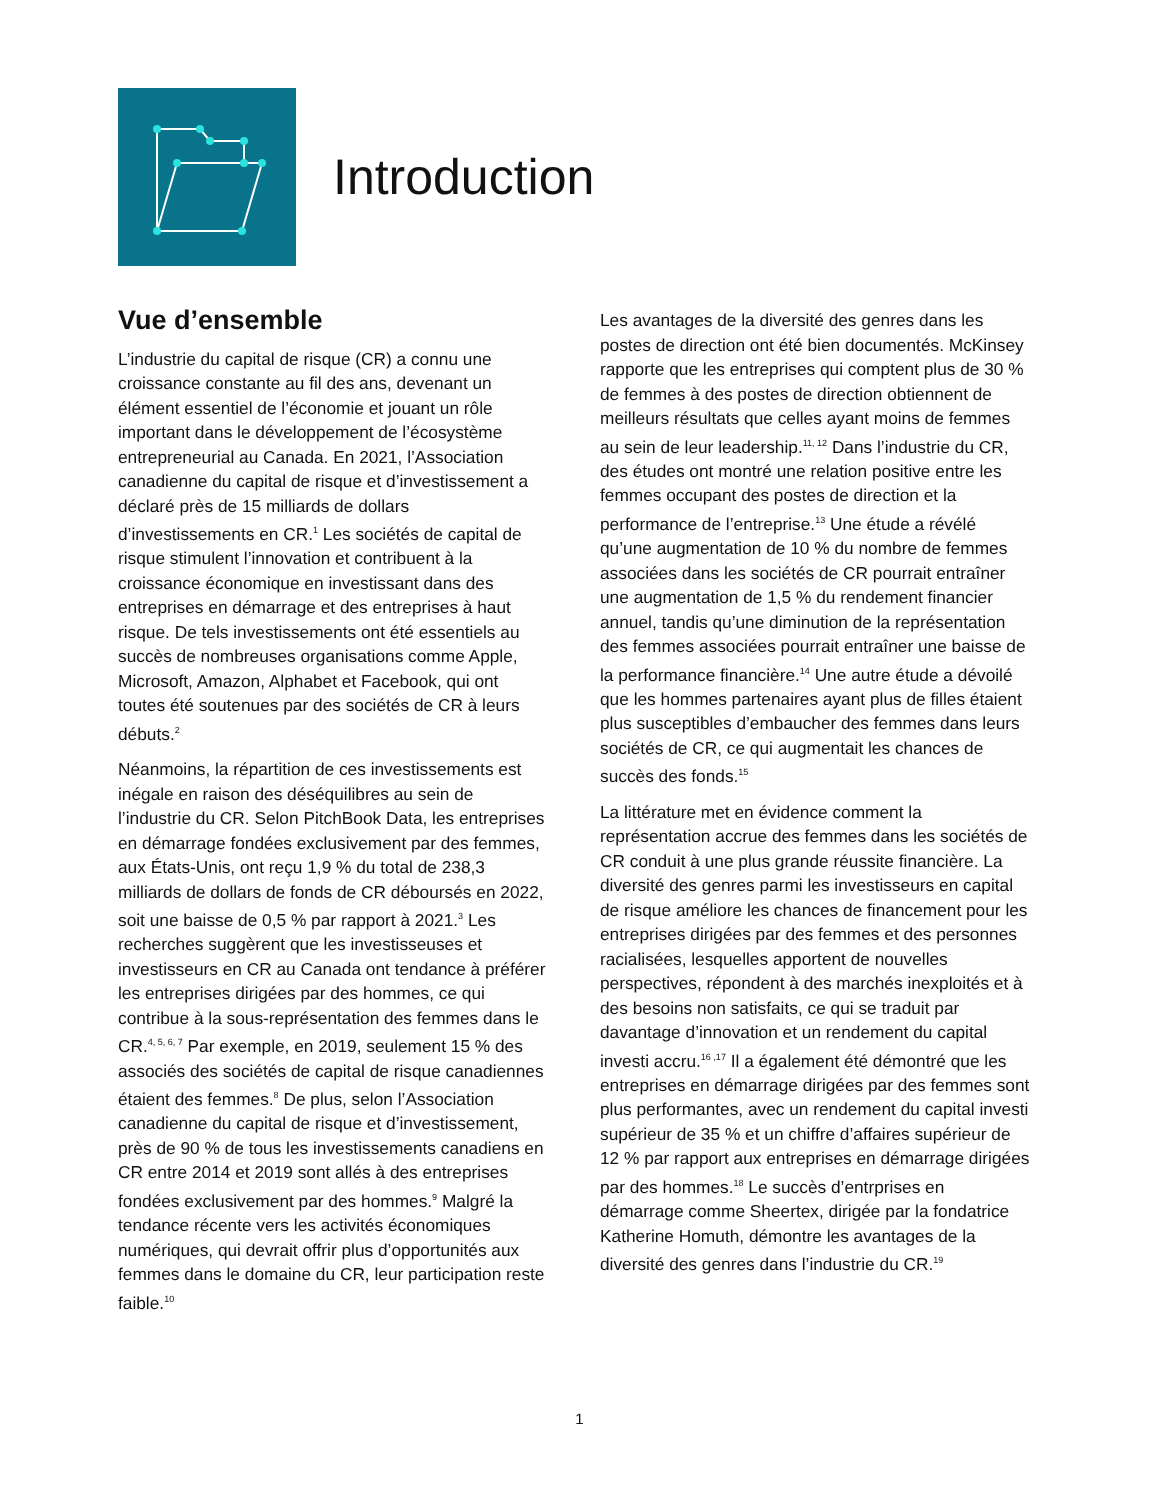Introduction
Vue d’ensemble
L’industrie du capital de risque (CR) a connu une croissance constante au fil des ans, devenant un élément essentiel de l’économie et jouant un rôle important dans le développement de l’écosystème entrepreneurial au Canada. En 2021, l’Association canadienne du capital de risque et d’investissement a déclaré près de 15 milliards de dollars d’investissements en CR.<sup>1</sup> Les sociétés de capital de risque stimulent l’innovation et contribuent à la croissance économique en investissant dans des entreprises en démarrage et des entreprises à haut risque. De tels investissements ont été essentiels au succès de nombreuses organisations comme Apple, Microsoft, Amazon, Alphabet et Facebook, qui ont toutes été soutenues par des sociétés de CR à leurs débuts.<sup>2</sup>
Néanmoins, la répartition de ces investissements est inégale en raison des déséquilibres au sein de l’industrie du CR. Selon PitchBook Data, les entreprises en démarrage fondées exclusivement par des femmes, aux États-Unis, ont reçu 1,9 % du total de 238,3 milliards de dollars de fonds de CR déboursés en 2022, soit une baisse de 0,5 % par rapport à 2021.<sup>3</sup> Les recherches suggèrent que les investisseuses et investisseurs en CR au Canada ont tendance à préférer les entreprises dirigées par des hommes, ce qui contribue à la sous-représentation des femmes dans le CR.<sup>4, 5, 6, 7</sup> Par exemple, en 2019, seulement 15 % des associés des sociétés de capital de risque canadiennes étaient des femmes.<sup>8</sup> De plus, selon l’Association canadienne du capital de risque et d’investissement, près de 90 % de tous les investissements canadiens en CR entre 2014 et 2019 sont allés à des entreprises fondées exclusivement par des hommes.<sup>9</sup> Malgré la tendance récente vers les activités économiques numériques, qui devrait offrir plus d’opportunités aux femmes dans le domaine du CR, leur participation reste faible.<sup>10</sup>
Les avantages de la diversité des genres dans les postes de direction ont été bien documentés. McKinsey rapporte que les entreprises qui comptent plus de 30 % de femmes à des postes de direction obtiennent de meilleurs résultats que celles ayant moins de femmes au sein de leur leadership.<sup>11, 12</sup> Dans l’industrie du CR, des études ont montré une relation positive entre les femmes occupant des postes de direction et la performance de l’entreprise.<sup>13</sup> Une étude a révélé qu’une augmentation de 10 % du nombre de femmes associées dans les sociétés de CR pourrait entraîner une augmentation de 1,5 % du rendement financier annuel, tandis qu’une diminution de la représentation des femmes associées pourrait entraîner une baisse de la performance financière.<sup>14</sup> Une autre étude a dévoilé que les hommes partenaires ayant plus de filles étaient plus susceptibles d’embaucher des femmes dans leurs sociétés de CR, ce qui augmentait les chances de succès des fonds.<sup>15</sup>
La littérature met en évidence comment la représentation accrue des femmes dans les sociétés de CR conduit à une plus grande réussite financière. La diversité des genres parmi les investisseurs en capital de risque améliore les chances de financement pour les entreprises dirigées par des femmes et des personnes racialisées, lesquelles apportent de nouvelles perspectives, répondent à des marchés inexploités et à des besoins non satisfaits, ce qui se traduit par davantage d’innovation et un rendement du capital investi accru.<sup>16 ,17</sup> Il a également été démontré que les entreprises en démarrage dirigées par des femmes sont plus performantes, avec un rendement du capital investi supérieur de 35 % et un chiffre d’affaires supérieur de 12 % par rapport aux entreprises en démarrage dirigées par des hommes.<sup>18</sup> Le succès d’entrprises en démarrage comme Sheertex, dirigée par la fondatrice Katherine Homuth, démontre les avantages de la diversité des genres dans l’industrie du CR.<sup>19</sup>
1